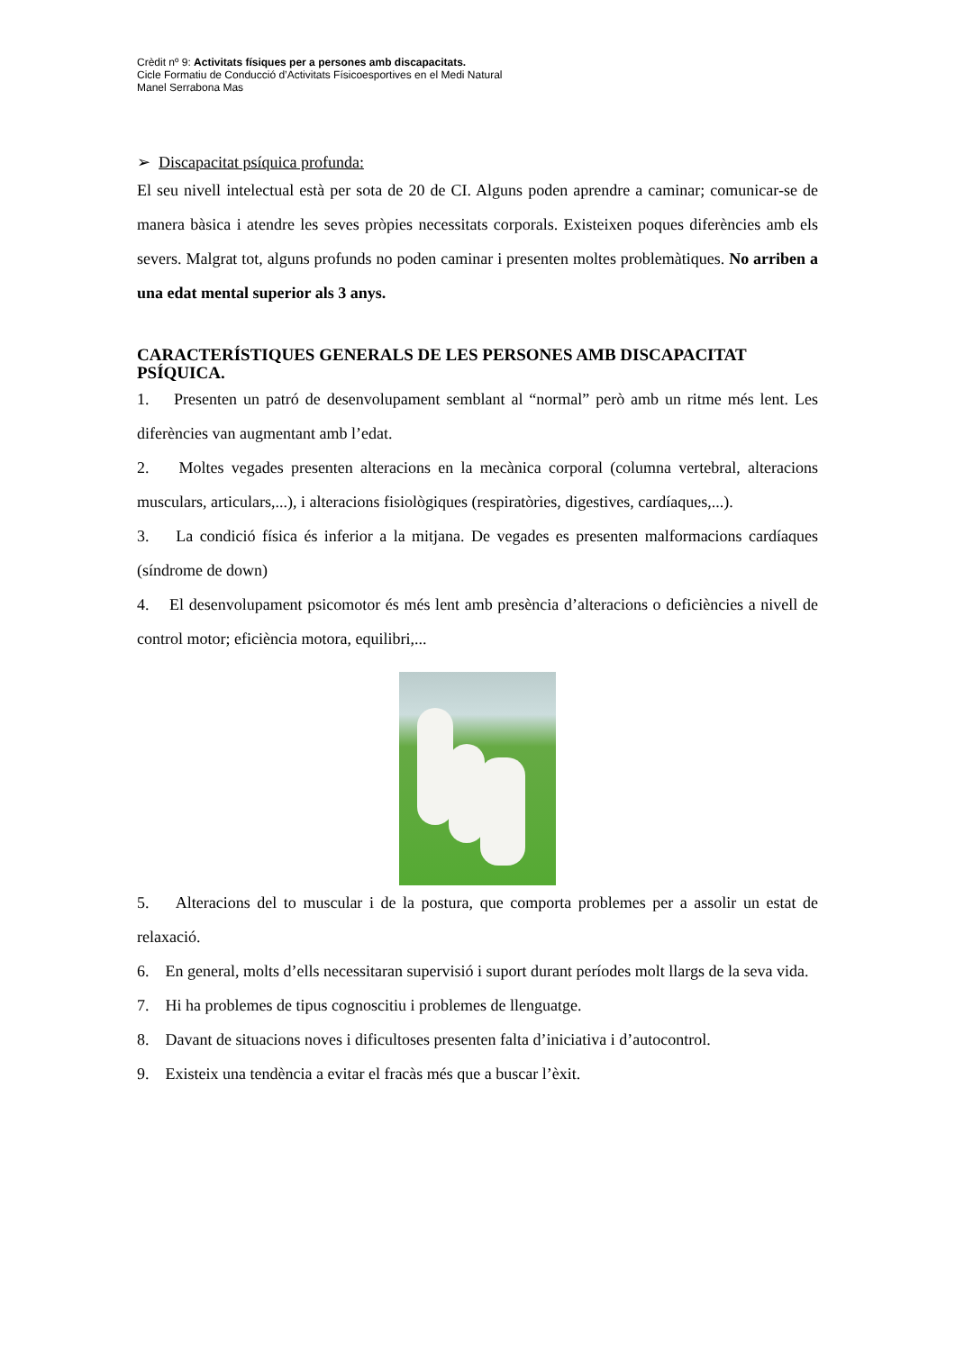Crèdit nº 9: Activitats físiques per a persones amb discapacitats.
Cicle Formatiu de Conducció d’Activitats Físicoesportives en el Medi Natural
Manel Serrabona Mas
➢ Discapacitat psíquica profunda:
El seu nivell intelectual està per sota de 20 de CI. Alguns poden aprendre a caminar; comunicar-se de manera bàsica i atendre les seves pròpies necessitats corporals. Existeixen poques diferències amb els severs. Malgrat tot, alguns profunds no poden caminar i presenten moltes problemàtiques. No arriben a una edat mental superior als 3 anys.
CARACTERÍSTIQUES GENERALS DE LES PERSONES AMB DISCAPACITAT PSÍQUICA.
1. Presenten un patró de desenvolupament semblant al “normal” però amb un ritme més lent. Les diferències van augmentant amb l’edat.
2. Moltes vegades presenten alteracions en la mecànica corporal (columna vertebral, alteracions musculars, articulars,...), i alteracions fisiològiques (respiratòries, digestives, cardíaques,...).
3. La condició física és inferior a la mitjana. De vegades es presenten malformacions cardíaques (síndrome de down)
4. El desenvolupament psicomotor és més lent amb presència d’alteracions o deficiències a nivell de control motor; eficiència motora, equilibri,...
5. Alteracions del to muscular i de la postura, que comporta problemes per a assolir un estat de relaxació.
6. En general, molts d’ells necessitaran supervisió i suport durant períodes molt llargs de la seva vida.
7. Hi ha problemes de tipus cognoscitiu i problemes de llenguatge.
8. Davant de situacions noves i dificultoses presenten falta d’iniciativa i d’autocontrol.
9. Existeix una tendència a evitar el fracàs més que a buscar l’èxit.